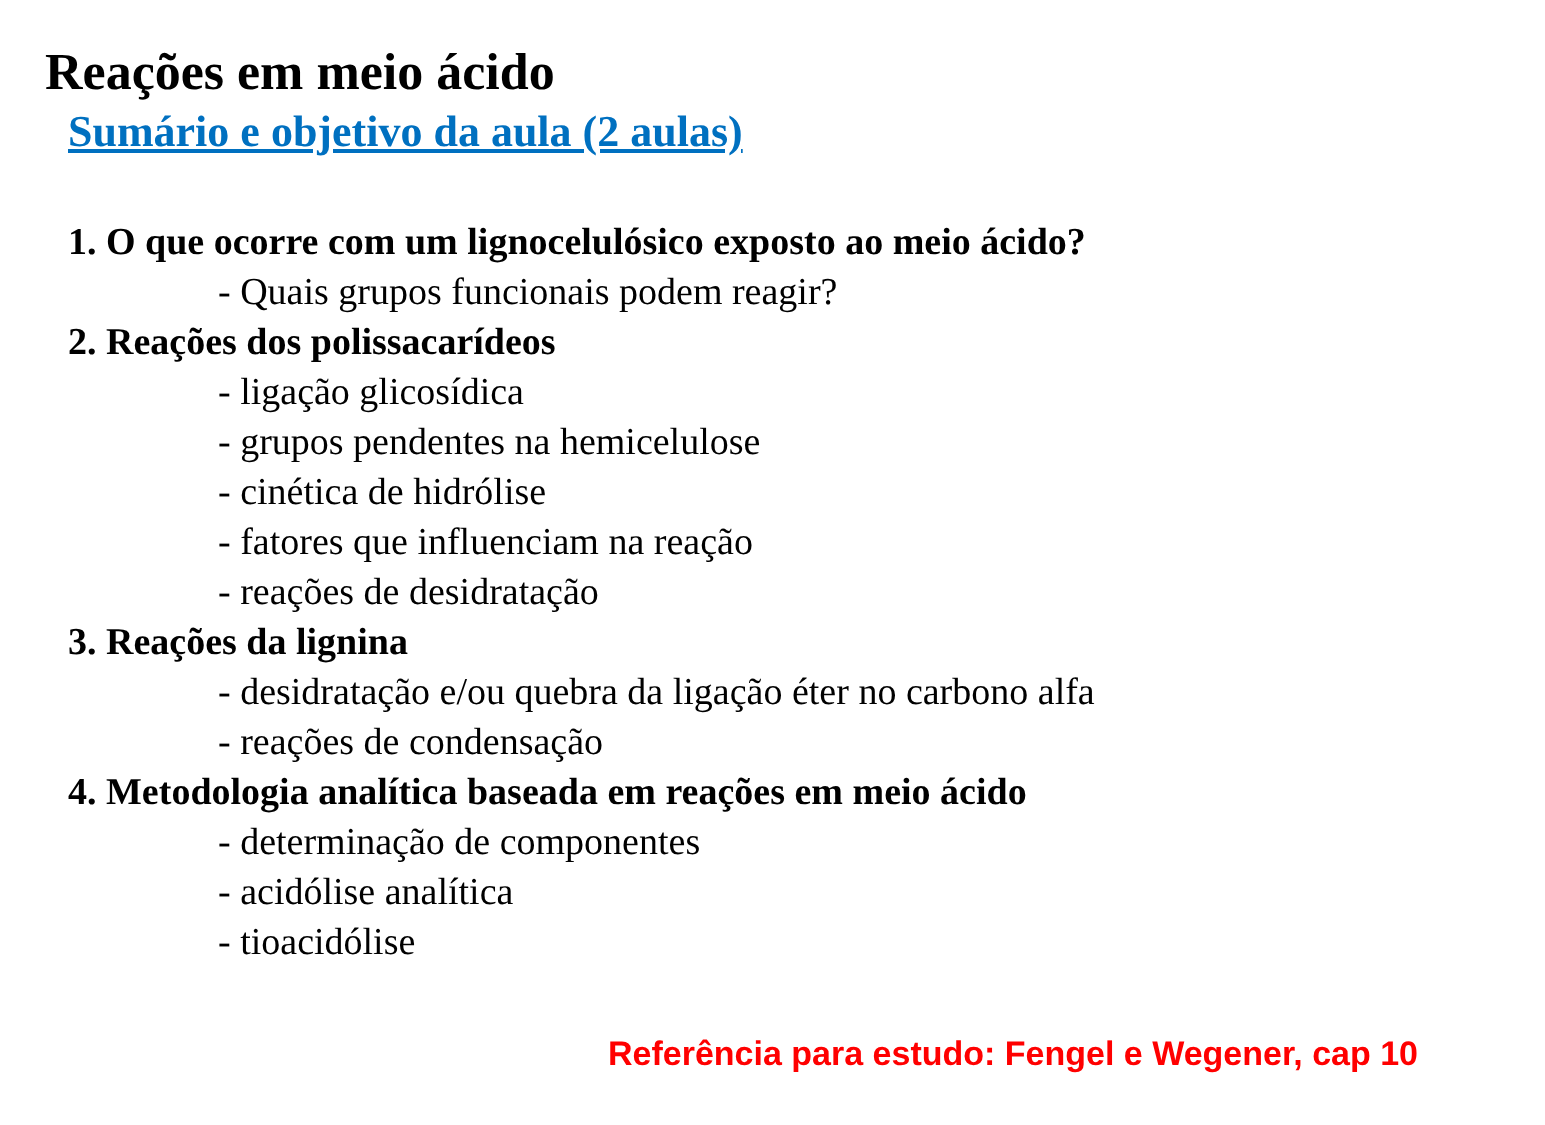Reações em meio ácido
Sumário e objetivo da aula (2 aulas)
1. O que ocorre com um lignocelulósico exposto ao meio ácido?
- Quais grupos funcionais podem reagir?
2. Reações dos polissacarídeos
- ligação glicosídica
- grupos pendentes na hemicelulose
- cinética de hidrólise
- fatores que influenciam na reação
- reações de desidratação
3. Reações da lignina
- desidratação e/ou quebra da ligação éter no carbono alfa
- reações de condensação
4. Metodologia analítica baseada em reações em meio ácido
- determinação de componentes
- acidólise analítica
- tioacidólise
Referência para estudo: Fengel e Wegener, cap 10